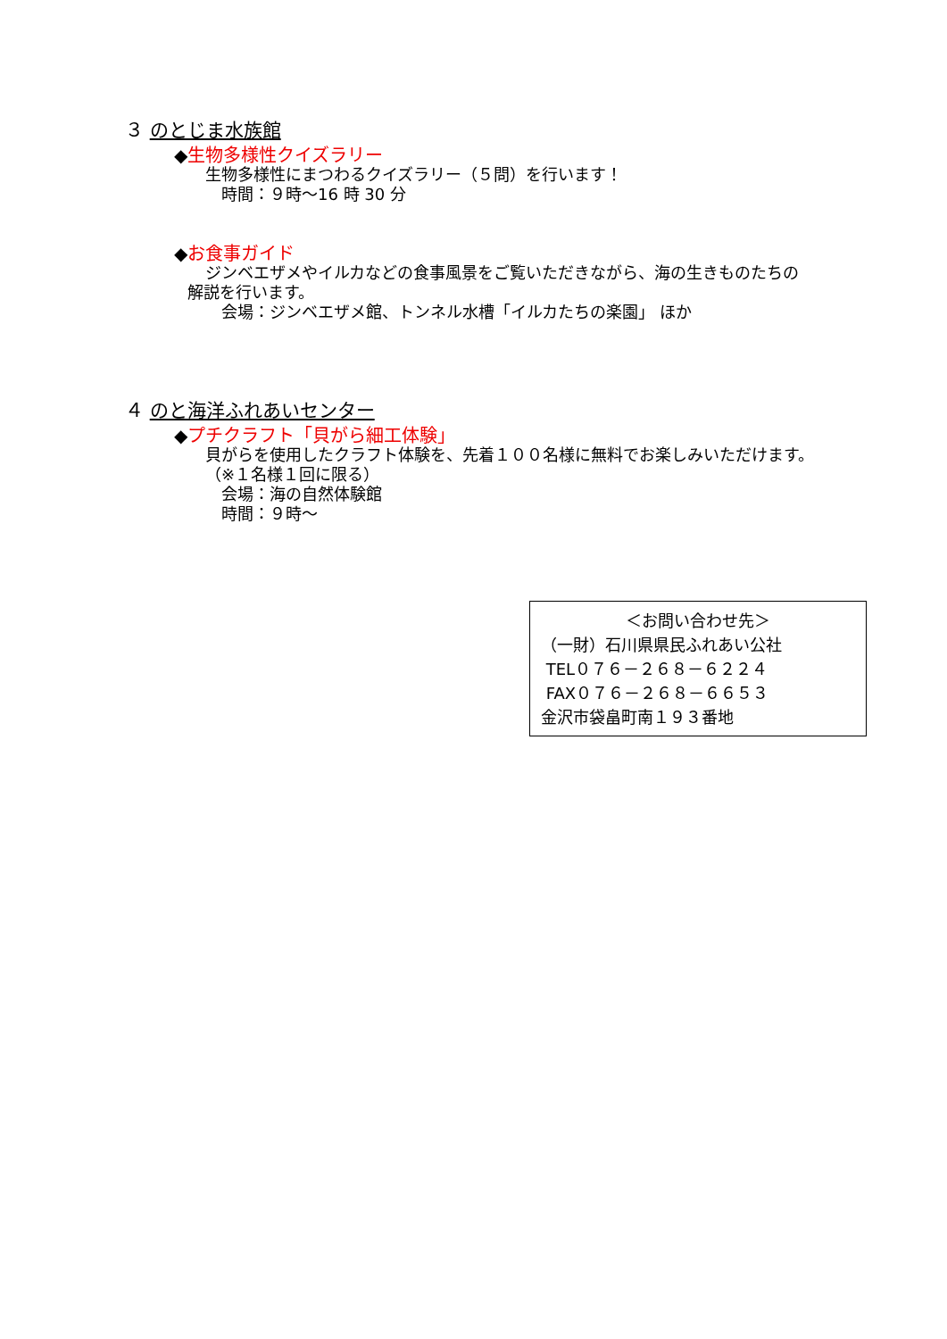３ のとじま水族館
◆生物多様性クイズラリー
生物多様性にまつわるクイズラリー（５問）を行います！
時間：９時～16 時 30 分
◆お食事ガイド
ジンベエザメやイルカなどの食事風景をご覧いただきながら、海の生きものたちの
解説を行います。
会場：ジンベエザメ館、トンネル水槽「イルカたちの楽園」 ほか
４ のと海洋ふれあいセンター
◆プチクラフト「貝がら細工体験」
貝がらを使用したクラフト体験を、先着１００名様に無料でお楽しみいただけます。
（※１名様１回に限る）
会場：海の自然体験館
時間：９時～
＜お問い合わせ先＞
（一財）石川県県民ふれあい公社
TEL０７６－２６８－６２２４
FAX０７６－２６８－６６５３
金沢市袋畠町南１９３番地